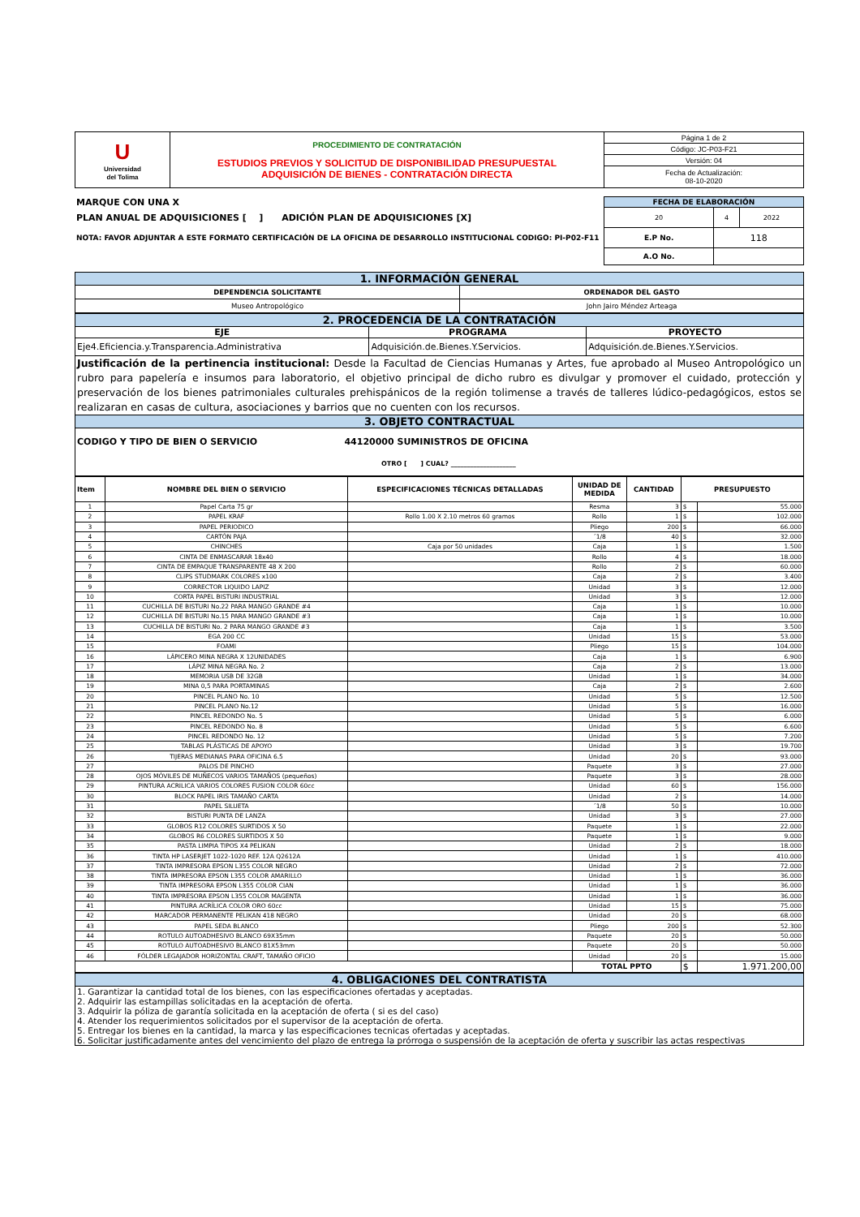| U Universidad del Tolima | PROCEDIMIENTO DE CONTRATACIÓN ESTUDIOS PREVIOS Y SOLICITUD DE DISPONIBILIDAD PRESUPUESTAL ADQUISICIÓN DE BIENES - CONTRATACIÓN DIRECTA | Página 1 de 2 |
| | | Código: JC-P03-F21 |
| | | Versión: 04 |
| | | Fecha de Actualización: 08-10-2020 |
| MARQUE CON UNA X | FECHA DE ELABORACIÓN | | |
| PLAN ANUAL DE ADQUISICIONES [ ] ADICIÓN PLAN DE ADQUISICIONES [X] | 20 | 4 | 2022 |
| NOTA: FAVOR ADJUNTAR A ESTE FORMATO CERTIFICACIÓN DE LA OFICINA DE DESARROLLO INSTITUCIONAL CODIGO: PI-P02-F11 | E.P No. | 118 | |
| | A.O No. | | |
| 1. INFORMACIÓN GENERAL | |
| DEPENDENCIA SOLICITANTE | ORDENADOR DEL GASTO |
| Museo Antropológico | John Jairo Méndez Arteaga |
| 2. PROCEDENCIA DE LA CONTRATACIÓN | | |
| EJE | PROGRAMA | PROYECTO |
| Eje4.Eficiencia.y.Transparencia.Administrativa | Adquisición.de.Bienes.Y.Servicios. | Adquisición.de.Bienes.Y.Servicios. |
| Justificación de la pertinencia institucional: Desde la Facultad de Ciencias Humanas y Artes, fue aprobado al Museo Antropológico un rubro para papelería e insumos para laboratorio, el objetivo principal de dicho rubro es divulgar y promover el cuidado, protección y preservación de los bienes patrimoniales culturales prehispánicos de la región tolimense a través de talleres lúdico-pedagógicos, estos se realizaran en casas de cultura, asociaciones y barrios que no cuenten con los recursos. | | |
| 3. OBJETO CONTRACTUAL | | |
| CODIGO Y TIPO DE BIEN O SERVICIO 44120000 SUMINISTROS DE OFICINA OTRO [ ] CUAL? ____________________ | | |
| Item | NOMBRE DEL BIEN O SERVICIO | ESPECIFICACIONES TÉCNICAS DETALLADAS | UNIDAD DE MEDIDA | CANTIDAD | PRESUPUESTO | |
| --- | --- | --- | --- | --- | --- | --- |
| 1 | Papel Carta 75 gr | | Resma | 3 | $ | 55.000 |
| 2 | PAPEL KRAF | Rollo 1.00 X 2.10 metros 60 gramos | Rollo | 1 | $ | 102.000 |
| 3 | PAPEL PERIODICO | | Pliego | 200 | $ | 66.000 |
| 4 | CARTÓN PAJA | | ´1/8 | 40 | $ | 32.000 |
| 5 | CHINCHES | Caja por 50 unidades | Caja | 1 | $ | 1.500 |
| 6 | CINTA DE ENMASCARAR 18x40 | | Rollo | 4 | $ | 18.000 |
| 7 | CINTA DE EMPAQUE TRANSPARENTE 48 X 200 | | Rollo | 2 | $ | 60.000 |
| 8 | CLIPS STUDMARK COLORES x100 | | Caja | 2 | $ | 3.400 |
| 9 | CORRECTOR LIQUIDO LAPIZ | | Unidad | 3 | $ | 12.000 |
| 10 | CORTA PAPEL BISTURI INDUSTRIAL | | Unidad | 3 | $ | 12.000 |
| 11 | CUCHILLA DE BISTURI No.22 PARA MANGO GRANDE #4 | | Caja | 1 | $ | 10.000 |
| 12 | CUCHILLA DE BISTURI No.15 PARA MANGO GRANDE #3 | | Caja | 1 | $ | 10.000 |
| 13 | CUCHILLA DE BISTURI No. 2 PARA MANGO GRANDE #3 | | Caja | 1 | $ | 3.500 |
| 14 | EGA 200 CC | | Unidad | 15 | $ | 53.000 |
| 15 | FOAMI | | Pliego | 15 | $ | 104.000 |
| 16 | LÁPICERO MINA NEGRA X 12UNIDADES | | Caja | 1 | $ | 6.900 |
| 17 | LÁPIZ MINA NEGRA No. 2 | | Caja | 2 | $ | 13.000 |
| 18 | MEMORIA USB DE 32GB | | Unidad | 1 | $ | 34.000 |
| 19 | MINA 0,5 PARA PORTAMINAS | | Caja | 2 | $ | 2.600 |
| 20 | PINCEL PLANO No. 10 | | Unidad | 5 | $ | 12.500 |
| 21 | PINCEL PLANO No.12 | | Unidad | 5 | $ | 16.000 |
| 22 | PINCEL REDONDO No. 5 | | Unidad | 5 | $ | 6.000 |
| 23 | PINCEL REDONDO No. 8 | | Unidad | 5 | $ | 6.600 |
| 24 | PINCEL REDONDO No. 12 | | Unidad | 5 | $ | 7.200 |
| 25 | TABLAS PLÁSTICAS DE APOYO | | Unidad | 3 | $ | 19.700 |
| 26 | TIJERAS MEDIANAS PARA OFICINA 6.5 | | Unidad | 20 | $ | 93.000 |
| 27 | PALOS DE PINCHO | | Paquete | 3 | $ | 27.000 |
| 28 | OJOS MÓVILES DE MUÑECOS VARIOS TAMAÑOS (pequeños) | | Paquete | 3 | $ | 28.000 |
| 29 | PINTURA ACRILICA VARIOS COLORES FUSION COLOR 60cc | | Unidad | 60 | $ | 156.000 |
| 30 | BLOCK PAPEL IRIS TAMAÑO CARTA | | Unidad | 2 | $ | 14.000 |
| 31 | PAPEL SILUETA | | ´1/8 | 50 | $ | 10.000 |
| 32 | BISTURI PUNTA DE LANZA | | Unidad | 3 | $ | 27.000 |
| 33 | GLOBOS R12 COLORES SURTIDOS X 50 | | Paquete | 1 | $ | 22.000 |
| 34 | GLOBOS R6 COLORES SURTIDOS X 50 | | Paquete | 1 | $ | 9.000 |
| 35 | PASTA LIMPIA TIPOS X4 PELIKAN | | Unidad | 2 | $ | 18.000 |
| 36 | TINTA HP LASERJET 1022-1020 REF. 12A Q2612A | | Unidad | 1 | $ | 410.000 |
| 37 | TINTA IMPRESORA EPSON L355 COLOR NEGRO | | Unidad | 2 | $ | 72.000 |
| 38 | TINTA IMPRESORA EPSON L355 COLOR AMARILLO | | Unidad | 1 | $ | 36.000 |
| 39 | TINTA IMPRESORA EPSON L355 COLOR CIAN | | Unidad | 1 | $ | 36.000 |
| 40 | TINTA IMPRESORA EPSON L355 COLOR MAGENTA | | Unidad | 1 | $ | 36.000 |
| 41 | PINTURA ACRÍLICA COLOR ORO 60cc | | Unidad | 15 | $ | 75.000 |
| 42 | MARCADOR PERMANENTE PELIKAN 418 NEGRO | | Unidad | 20 | $ | 68.000 |
| 43 | PAPEL SEDA BLANCO | | Pliego | 200 | $ | 52.300 |
| 44 | ROTULO AUTOADHESIVO BLANCO 69X35mm | | Paquete | 20 | $ | 50.000 |
| 45 | ROTULO AUTOADHESIVO BLANCO 81X53mm | | Paquete | 20 | $ | 50.000 |
| 46 | FÓLDER LEGAJADOR HORIZONTAL CRAFT, TAMAÑO OFICIO | | Unidad | 20 | $ | 15.000 |
| | | | TOTAL PPTO | | $ | 1.971.200,00 |
| 4. OBLIGACIONES DEL CONTRATISTA |
| 1. Garantizar la cantidad total de los bienes, con las especificaciones ofertadas y aceptadas. 2. Adquirir las estampillas solicitadas en la aceptación de oferta. 3. Adquirir la póliza de garantía solicitada en la aceptación de oferta ( si es del caso) 4. Atender los requerimientos solicitados por el supervisor de la aceptación de oferta. 5. Entregar los bienes en la cantidad, la marca y las especificaciones tecnicas ofertadas y aceptadas. 6. Solicitar justificadamente antes del vencimiento del plazo de entrega la prórroga o suspensión de la aceptación de oferta y suscribir las actas respectivas |